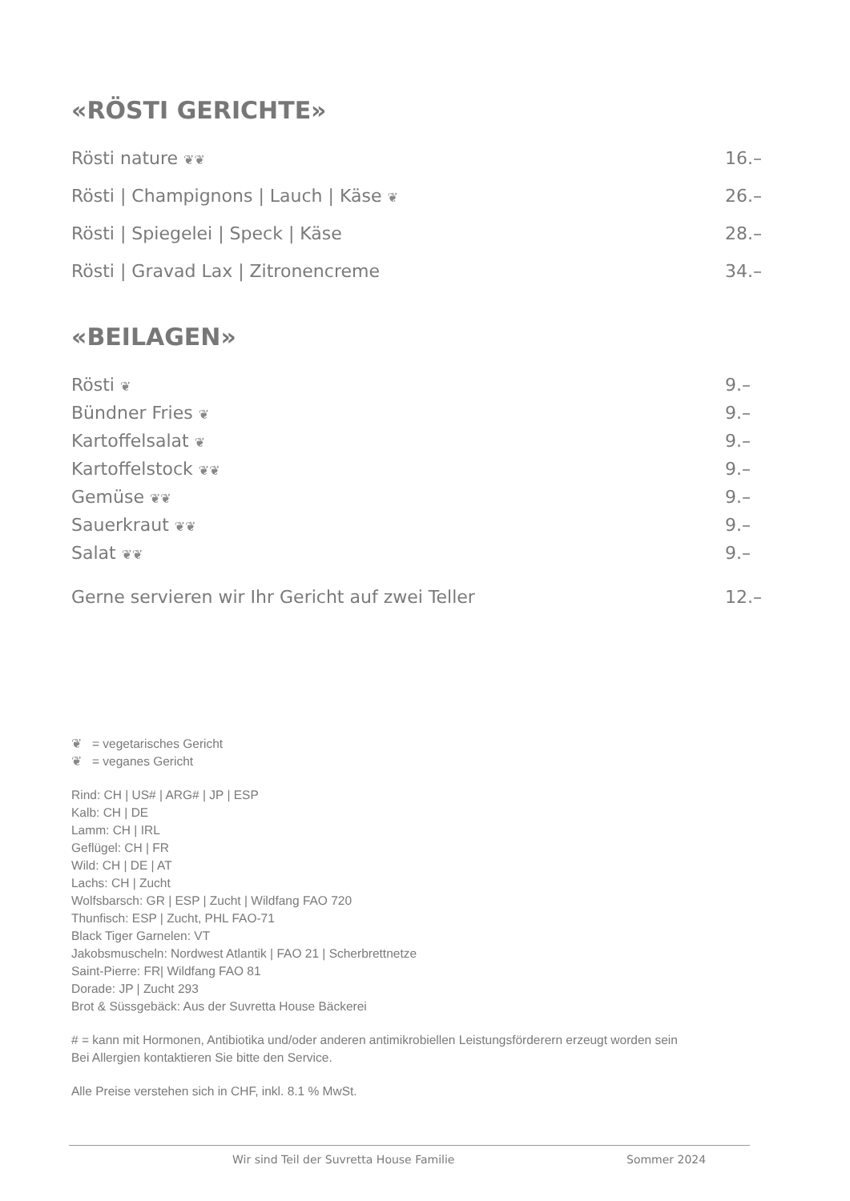«RÖSTI GERICHTE»
Rösti nature ❦❦ 16.–
Rösti | Champignons | Lauch | Käse ❦ 26.–
Rösti | Spiegelei | Speck | Käse 28.–
Rösti | Gravad Lax | Zitronencreme 34.–
«BEILAGEN»
Rösti ❦ 9.–
Bündner Fries ❦ 9.–
Kartoffelsalat ❦ 9.–
Kartoffelstock ❦❦ 9.–
Gemüse ❦❦ 9.–
Sauerkraut ❦❦ 9.–
Salat ❦❦ 9.–
Gerne servieren wir Ihr Gericht auf zwei Teller 12.–
❦ = vegetarisches Gericht
❦ = veganes Gericht
Rind: CH | US# | ARG# | JP | ESP
Kalb: CH | DE
Lamm: CH | IRL
Geflügel: CH | FR
Wild: CH | DE | AT
Lachs: CH | Zucht
Wolfsbarsch: GR | ESP | Zucht | Wildfang FAO 720
Thunfisch: ESP | Zucht, PHL FAO-71
Black Tiger Garnelen: VT
Jakobsmuscheln: Nordwest Atlantik | FAO 21 | Scherbrettnetze
Saint-Pierre: FR| Wildfang FAO 81
Dorade: JP | Zucht 293
Brot & Süssgebäck: Aus der Suvretta House Bäckerei
# = kann mit Hormonen, Antibiotika und/oder anderen antimikrobiellen Leistungsförderern erzeugt worden sein
Bei Allergien kontaktieren Sie bitte den Service.
Alle Preise verstehen sich in CHF, inkl. 8.1 % MwSt.
Wir sind Teil der Suvretta House Familie
Sommer 2024